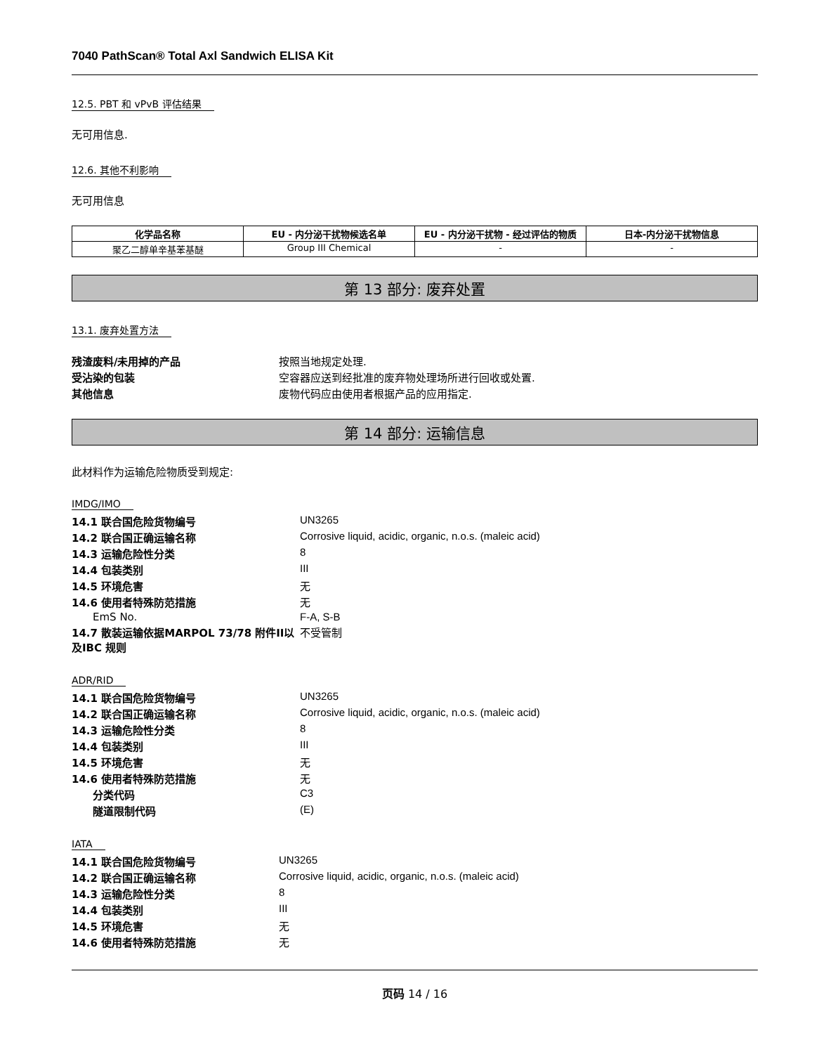7040 PathScan® Total Axl Sandwich ELISA Kit
12.5. PBT 和 vPvB 评估结果
无可用信息.
12.6. 其他不利影响
无可用信息
| 化学品名称 | EU - 内分泌干扰物候选名单 | EU - 内分泌干扰物 - 经过评估的物质 | 日本-内分泌干扰物信息 |
| --- | --- | --- | --- |
| 聚乙二醇单辛基苯基醚 | Group III Chemical | - | - |
第 13 部分: 废弃处置
13.1. 废弃处置方法
| 残渣废料/未用掉的产品 | 按照当地规定处理. |
| 受沾染的包装 | 空容器应送到经批准的废弃物处理场所进行回收或处置. |
| 其他信息 | 废物代码应由使用者根据产品的应用指定. |
第 14 部分: 运输信息
此材料作为运输危险物质受到规定:
IMDG/IMO
| 14.1 联合国危险货物编号 | UN3265 |
| 14.2 联合国正确运输名称 | Corrosive liquid, acidic, organic, n.o.s. (maleic acid) |
| 14.3 运输危险性分类 | 8 |
| 14.4 包装类别 | III |
| 14.5 环境危害 | 无 |
| 14.6 使用者特殊防范措施 | 无 |
| EmS No. | F-A, S-B |
| 14.7 散装运输依据MARPOL 73/78 附件II以及IBC 规则 | 不受管制 |
ADR/RID
| 14.1 联合国危险货物编号 | UN3265 |
| 14.2 联合国正确运输名称 | Corrosive liquid, acidic, organic, n.o.s. (maleic acid) |
| 14.3 运输危险性分类 | 8 |
| 14.4 包装类别 | III |
| 14.5 环境危害 | 无 |
| 14.6 使用者特殊防范措施 | 无 |
| 分类代码 | C3 |
| 隧道限制代码 | (E) |
IATA
| 14.1 联合国危险货物编号 | UN3265 |
| 14.2 联合国正确运输名称 | Corrosive liquid, acidic, organic, n.o.s. (maleic acid) |
| 14.3 运输危险性分类 | 8 |
| 14.4 包装类别 | III |
| 14.5 环境危害 | 无 |
| 14.6 使用者特殊防范措施 | 无 |
页码 14 / 16